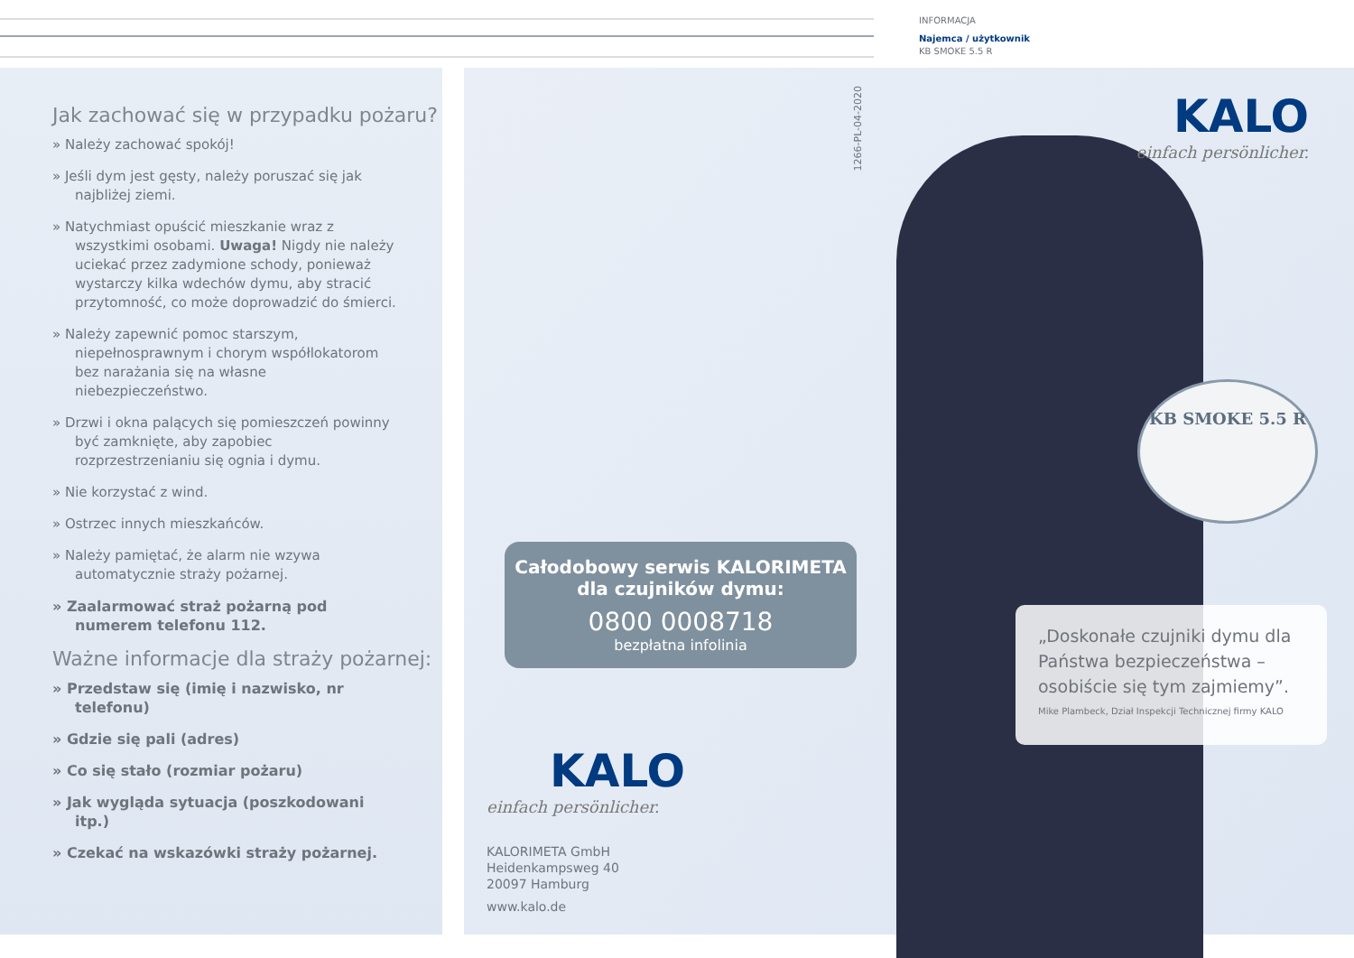INFORMACJA
Najemca / użytkownik
KB SMOKE 5.5 R
Jak zachować się w przypadku pożaru?
» Należy zachować spokój!
» Jeśli dym jest gęsty, należy poruszać się jak najbliżej ziemi.
» Natychmiast opuścić mieszkanie wraz z wszystkimi osobami. Uwaga! Nigdy nie należy uciekać przez zadymione schody, ponieważ wystarczy kilka wdechów dymu, aby stracić przytomność, co może doprowadzić do śmierci.
» Należy zapewnić pomoc starszym, niepełnosprawnym i chorym współlokatorom bez narażania się na własne niebezpieczeństwo.
» Drzwi i okna palących się pomieszczeń powinny być zamknięte, aby zapobiec rozprzestrzenianiu się ognia i dymu.
» Nie korzystać z wind.
» Ostrzec innych mieszkańców.
» Należy pamiętać, że alarm nie wzywa automatycznie straży pożarnej.
» Zaalarmować straż pożarną pod numerem telefonu 112.
Ważne informacje dla straży pożarnej:
» Przedstaw się (imię i nazwisko, nr telefonu)
» Gdzie się pali (adres)
» Co się stało (rozmiar pożaru)
» Jak wygląda sytuacja (poszkodowani itp.)
» Czekać na wskazówki straży pożarnej.
1266-PL-04-2020
Całodobowy serwis KALORIMETA
dla czujników dymu:
0800 0008718
bezpłatna infolinia
KALO
einfach persönlicher.
KALORIMETA GmbH
Heidenkampsweg 40
20097 Hamburg
www.kalo.de
KALO
einfach persönlicher.
KB SMOKE 5.5 R
„Doskonałe czujniki dymu dla Państwa bezpieczeństwa – osobiście się tym zajmiemy”.
Mike Plambeck, Dział Inspekcji Technicznej firmy KALO